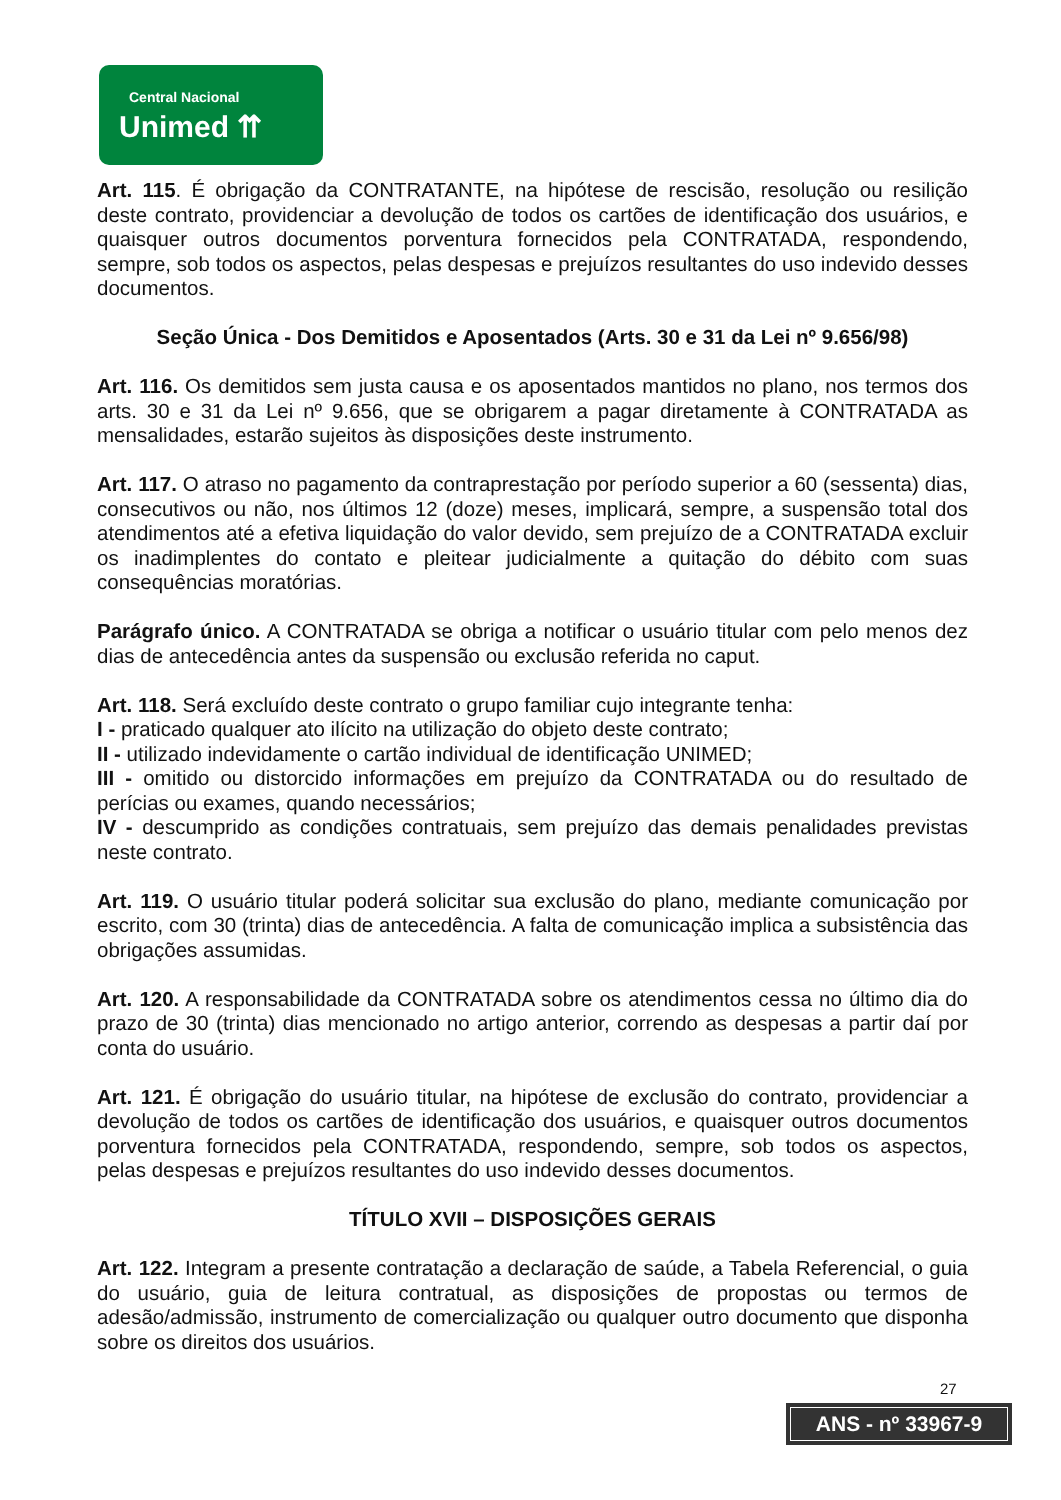Central Nacional
Unimed ⇈
Art. 115. É obrigação da CONTRATANTE, na hipótese de rescisão, resolução ou resilição deste contrato, providenciar a devolução de todos os cartões de identificação dos usuários, e quaisquer outros documentos porventura fornecidos pela CONTRATADA, respondendo, sempre, sob todos os aspectos, pelas despesas e prejuízos resultantes do uso indevido desses documentos.
Seção Única - Dos Demitidos e Aposentados (Arts. 30 e 31 da Lei nº 9.656/98)
Art. 116. Os demitidos sem justa causa e os aposentados mantidos no plano, nos termos dos arts. 30 e 31 da Lei nº 9.656, que se obrigarem a pagar diretamente à CONTRATADA as mensalidades, estarão sujeitos às disposições deste instrumento.
Art. 117. O atraso no pagamento da contraprestação por período superior a 60 (sessenta) dias, consecutivos ou não, nos últimos 12 (doze) meses, implicará, sempre, a suspensão total dos atendimentos até a efetiva liquidação do valor devido, sem prejuízo de a CONTRATADA excluir os inadimplentes do contato e pleitear judicialmente a quitação do débito com suas consequências moratórias.
Parágrafo único. A CONTRATADA se obriga a notificar o usuário titular com pelo menos dez dias de antecedência antes da suspensão ou exclusão referida no caput.
Art. 118. Será excluído deste contrato o grupo familiar cujo integrante tenha:
I - praticado qualquer ato ilícito na utilização do objeto deste contrato;
II - utilizado indevidamente o cartão individual de identificação UNIMED;
III - omitido ou distorcido informações em prejuízo da CONTRATADA ou do resultado de perícias ou exames, quando necessários;
IV - descumprido as condições contratuais, sem prejuízo das demais penalidades previstas neste contrato.
Art. 119. O usuário titular poderá solicitar sua exclusão do plano, mediante comunicação por escrito, com 30 (trinta) dias de antecedência. A falta de comunicação implica a subsistência das obrigações assumidas.
Art. 120. A responsabilidade da CONTRATADA sobre os atendimentos cessa no último dia do prazo de 30 (trinta) dias mencionado no artigo anterior, correndo as despesas a partir daí por conta do usuário.
Art. 121. É obrigação do usuário titular, na hipótese de exclusão do contrato, providenciar a devolução de todos os cartões de identificação dos usuários, e quaisquer outros documentos porventura fornecidos pela CONTRATADA, respondendo, sempre, sob todos os aspectos, pelas despesas e prejuízos resultantes do uso indevido desses documentos.
TÍTULO XVII – DISPOSIÇÕES GERAIS
Art. 122. Integram a presente contratação a declaração de saúde, a Tabela Referencial, o guia do usuário, guia de leitura contratual, as disposições de propostas ou termos de adesão/admissão, instrumento de comercialização ou qualquer outro documento que disponha sobre os direitos dos usuários.
27
ANS - nº 33967-9